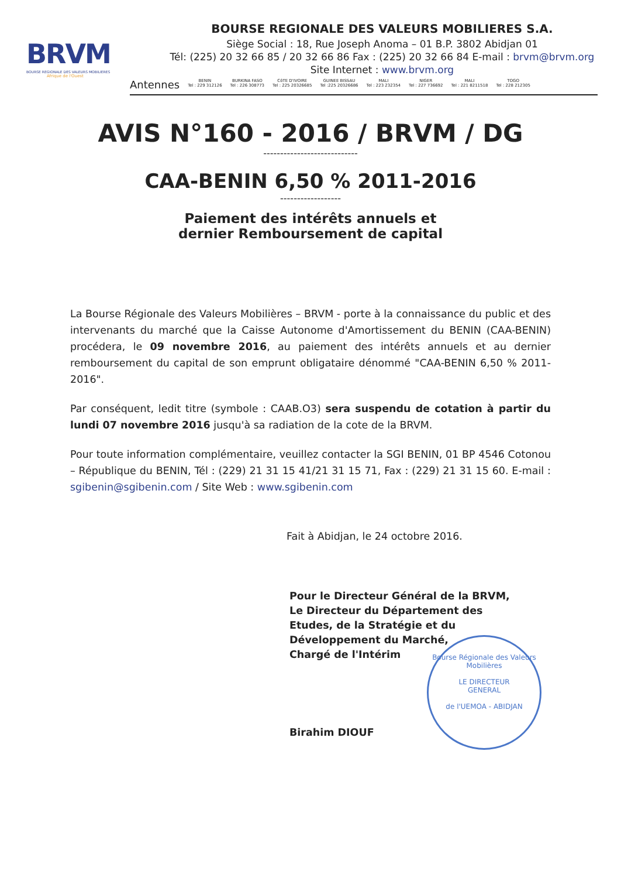BRVM
BOURSE REGIONALE DES VALEURS MOBILIERES
Afrique de l'Ouest
BOURSE REGIONALE DES VALEURS MOBILIERES S.A.
Siège Social : 18, Rue Joseph Anoma – 01 B.P. 3802 Abidjan 01
Tél: (225) 20 32 66 85 / 20 32 66 86 Fax : (225) 20 32 66 84 E-mail : brvm@brvm.org
Site Internet : www.brvm.org
Antennes
BENIN
Tel : 229 312126
BURKINA FASO
Tel : 226 308773
CôTE D'IVOIRE
Tel : 225 20326685
GUINEE BISSAU
Tel :225 20326686
MALI
Tel : 223 232354
NIGER
Tel : 227 736692
MALI
Tel : 221 8211518
TOGO
Tel : 228 212305
AVIS N°160 - 2016 / BRVM / DG
----------------------------
CAA-BENIN 6,50 % 2011-2016
------------------
Paiement des intérêts annuels et
dernier Remboursement de capital
La Bourse Régionale des Valeurs Mobilières – BRVM - porte à la connaissance du public et des intervenants du marché que la Caisse Autonome d'Amortissement du BENIN (CAA-BENIN) procédera, le 09 novembre 2016, au paiement des intérêts annuels et au dernier remboursement du capital de son emprunt obligataire dénommé "CAA-BENIN 6,50 % 2011-2016".
Par conséquent, ledit titre (symbole : CAAB.O3) sera suspendu de cotation à partir du lundi 07 novembre 2016 jusqu'à sa radiation de la cote de la BRVM.
Pour toute information complémentaire, veuillez contacter la SGI BENIN, 01 BP 4546 Cotonou – République du BENIN, Tél : (229) 21 31 15 41/21 31 15 71, Fax : (229) 21 31 15 60. E-mail : sgibenin@sgibenin.com / Site Web : www.sgibenin.com
Fait à Abidjan, le 24 octobre 2016.
Pour le Directeur Général de la BRVM,
Le Directeur du Département des
Etudes, de la Stratégie et du
Développement du Marché,
Chargé de l'Intérim
Birahim DIOUF
Bourse Régionale des Valeurs Mobilières
LE DIRECTEUR
GENERAL
de l'UEMOA - ABIDJAN